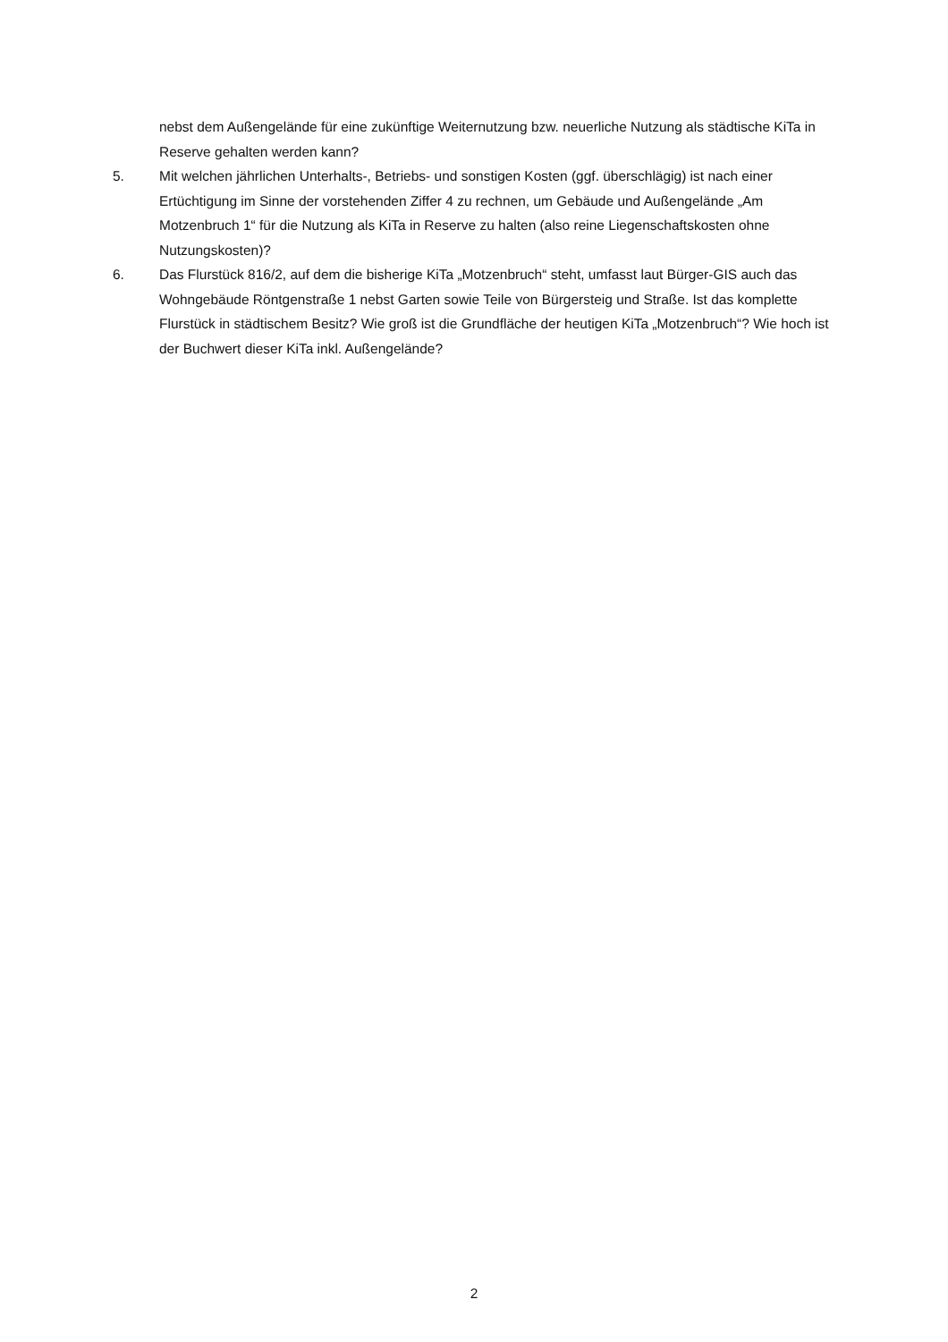nebst dem Außengelände für eine zukünftige Weiternutzung bzw. neuerliche Nutzung als städtische KiTa in Reserve gehalten werden kann?
5. Mit welchen jährlichen Unterhalts-, Betriebs- und sonstigen Kosten (ggf. überschlägig) ist nach einer Ertüchtigung im Sinne der vorstehenden Ziffer 4 zu rechnen, um Gebäude und Außengelände „Am Motzenbruch 1“ für die Nutzung als KiTa in Reserve zu halten (also reine Liegenschaftskosten ohne Nutzungskosten)?
6. Das Flurstück 816/2, auf dem die bisherige KiTa „Motzenbruch“ steht, umfasst laut Bürger-GIS auch das Wohngebäude Röntgenstraße 1 nebst Garten sowie Teile von Bürgersteig und Straße. Ist das komplette Flurstück in städtischem Besitz? Wie groß ist die Grundfläche der heutigen KiTa „Motzenbruch“? Wie hoch ist der Buchwert dieser KiTa inkl. Außengelände?
2